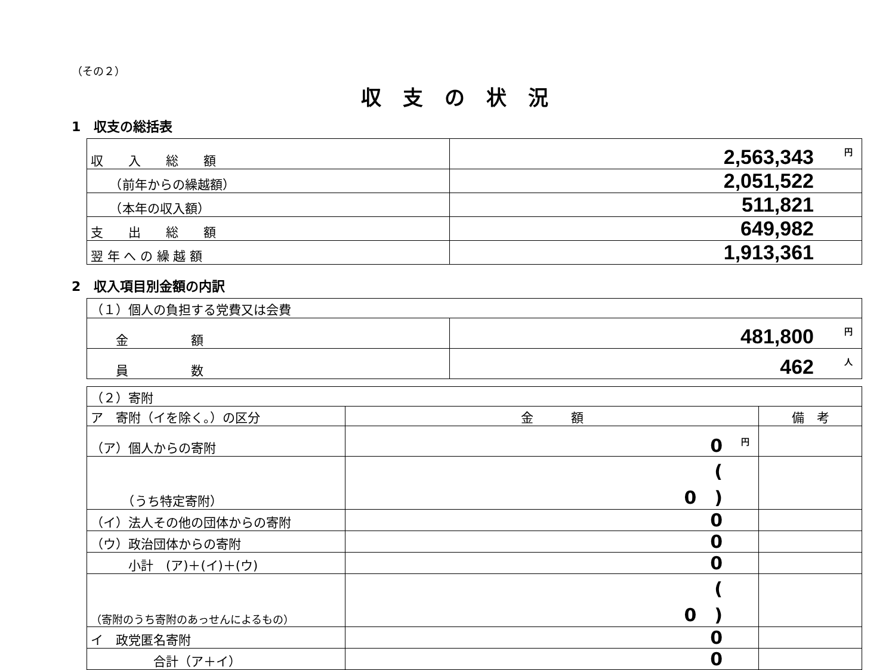（その２）
収支の状況
1　収支の総括表
| 収 入 総 額 | 円 2,563,343 |
| （前年からの繰越額） | 2,051,522 |
| （本年の収入額） | 511,821 |
| 支 出 総 額 | 649,982 |
| 翌 年 へ の 繰 越 額 | 1,913,361 |
2　収入項目別金額の内訳
| （１）個人の負担する党費又は会費 | |
| 金 額 | 円 481,800 |
| 員 数 | 人 462 |
| （２）寄附 | | |
| ア 寄附（イを除く。）の区分 | 金 額 | 備 考 |
| （ア）個人からの寄附 | 円 0 | |
| （うち特定寄附） | ( 0 ) | |
| （イ）法人その他の団体からの寄附 | 0 | |
| （ウ）政治団体からの寄附 | 0 | |
| 小計 (ア)＋(イ)＋(ウ) | 0 | |
| （寄附のうち寄附のあっせんによるもの） | ( 0 ) | |
| イ 政党匿名寄附 | 0 | |
| 合計（ア＋イ） | 0 | |